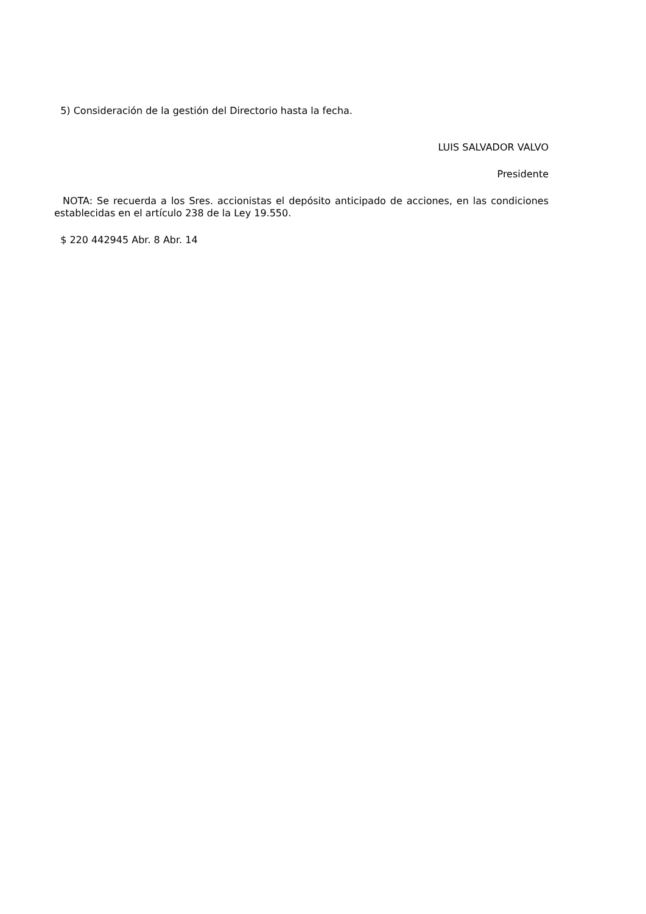5) Consideración de la gestión del Directorio hasta la fecha.
LUIS SALVADOR VALVO
Presidente
NOTA: Se recuerda a los Sres. accionistas el depósito anticipado de acciones, en las condiciones establecidas en el artículo 238 de la Ley 19.550.
$ 220 442945 Abr. 8 Abr. 14